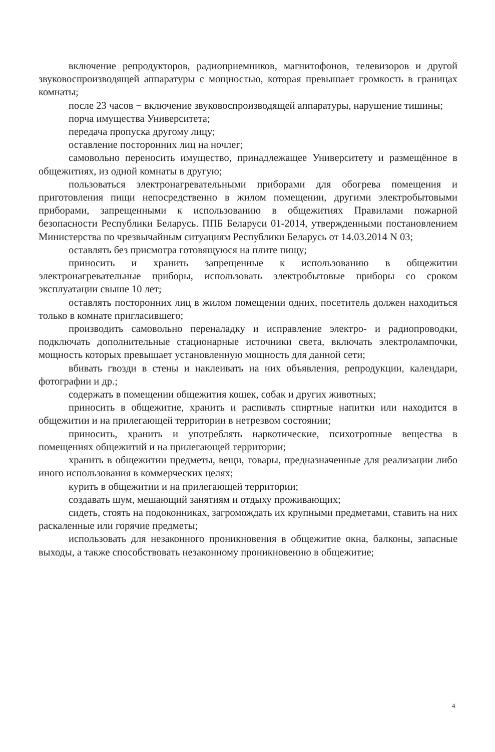включение репродукторов, радиоприемников, магнитофонов, телевизоров и другой звуковоспроизводящей аппаратуры с мощностью, которая превышает громкость в границах комнаты;
после 23 часов − включение звуковоспроизводящей аппаратуры, нарушение тишины;
порча имущества Университета;
передача пропуска другому лицу;
оставление посторонних лиц на ночлег;
самовольно переносить имущество, принадлежащее Университету и размещённое в общежитиях, из одной комнаты в другую;
пользоваться электронагревательными приборами для обогрева помещения и приготовления пищи непосредственно в жилом помещении, другими электробытовыми приборами, запрещенными к использованию в общежитиях Правилами пожарной безопасности Республики Беларусь. ППБ Беларуси 01-2014, утвержденными постановлением Министерства по чрезвычайным ситуациям Республики Беларусь от 14.03.2014 N 03;
оставлять без присмотра готовящуюся на плите пищу;
приносить и хранить запрещенные к использованию в общежитии электронагревательные приборы, использовать электробытовые приборы со сроком эксплуатации свыше 10 лет;
оставлять посторонних лиц в жилом помещении одних, посетитель должен находиться только в комнате пригласившего;
производить самовольно переналадку и исправление электро- и радиопроводки, подключать дополнительные стационарные источники света, включать электролампочки, мощность которых превышает установленную мощность для данной сети;
вбивать гвозди в стены и наклеивать на них объявления, репродукции, календари, фотографии и др.;
содержать в помещении общежития кошек, собак и других животных;
приносить в общежитие, хранить и распивать спиртные напитки или находится в общежитии и на прилегающей территории в нетрезвом состоянии;
приносить, хранить и употреблять наркотические, психотропные вещества в помещениях общежитий и на прилегающей территории;
хранить в общежитии предметы, вещи, товары, предназначенные для реализации либо иного использования в коммерческих целях;
курить в общежитии и на прилегающей территории;
создавать шум, мешающий занятиям и отдыху проживающих;
сидеть, стоять на подоконниках, загромождать их крупными предметами, ставить на них раскаленные или горячие предметы;
использовать для незаконного проникновения в общежитие окна, балконы, запасные выходы, а также способствовать незаконному проникновению в общежитие;
4